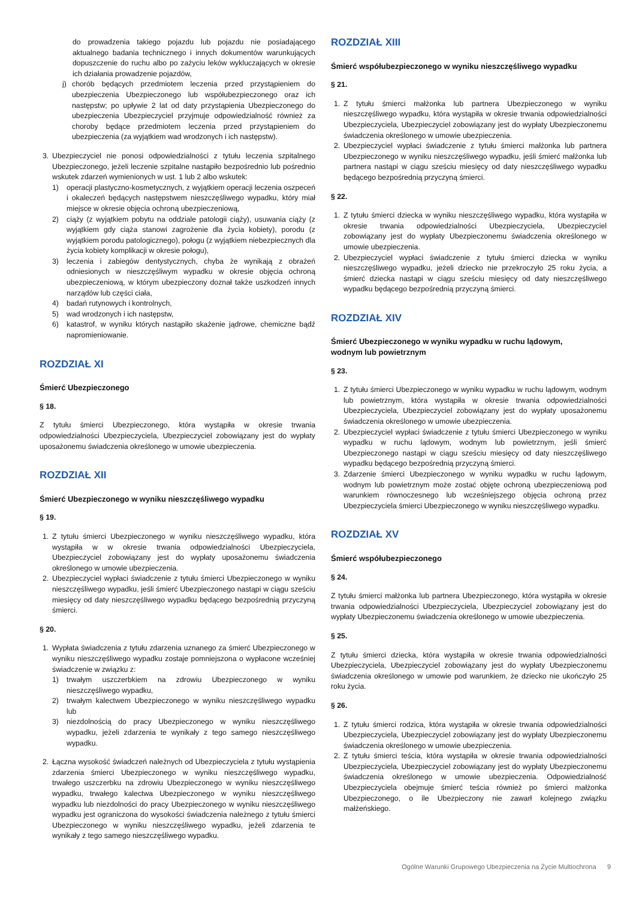do prowadzenia takiego pojazdu lub pojazdu nie posiadającego aktualnego badania technicznego i innych dokumentów warunkujących dopuszczenie do ruchu albo po zażyciu leków wykluczających w okresie ich działania prowadzenie pojazdów,
j) chorób będących przedmiotem leczenia przed przystąpieniem do ubezpieczenia Ubezpieczonego lub współubezpieczonego oraz ich następstw; po upływie 2 lat od daty przystąpienia Ubezpieczonego do ubezpieczenia Ubezpieczyciel przyjmuje odpowiedzialność również za choroby będące przedmiotem leczenia przed przystąpieniem do ubezpieczenia (za wyjątkiem wad wrodzonych i ich następstw).
3. Ubezpieczyciel nie ponosi odpowiedzialności z tytułu leczenia szpitalnego Ubezpieczonego, jeżeli leczenie szpitalne nastąpiło bezpośrednio lub pośrednio wskutek zdarzeń wymienionych w ust. 1 lub 2 albo wskutek:
1) operacji plastyczno-kosmetycznych, z wyjątkiem operacji leczenia oszpeceń i okaleczeń będących następstwem nieszczęśliwego wypadku, który miał miejsce w okresie objęcia ochroną ubezpieczeniową,
2) ciąży (z wyjątkiem pobytu na oddziale patologii ciąży), usuwania ciąży (z wyjątkiem gdy ciąża stanowi zagrożenie dla życia kobiety), porodu (z wyjątkiem porodu patologicznego), połogu (z wyjątkiem niebezpiecznych dla życia kobiety komplikacji w okresie połogu),
3) leczenia i zabiegów dentystycznych, chyba że wynikają z obrażeń odniesionych w nieszczęśliwym wypadku w okresie objęcia ochroną ubezpieczeniową, w którym ubezpieczony doznał także uszkodzeń innych narządów lub części ciała,
4) badań rutynowych i kontrolnych,
5) wad wrodzonych i ich następstw,
6) katastrof, w wyniku których nastąpiło skażenie jądrowe, chemiczne bądź napromieniowanie.
ROZDZIAŁ XI
Śmierć Ubezpieczonego
§ 18.
Z tytułu śmierci Ubezpieczonego, która wystąpiła w okresie trwania odpowiedzialności Ubezpieczyciela, Ubezpieczyciel zobowiązany jest do wypłaty uposażonemu świadczenia określonego w umowie ubezpieczenia.
ROZDZIAŁ XII
Śmierć Ubezpieczonego w wyniku nieszczęśliwego wypadku
§ 19.
1. Z tytułu śmierci Ubezpieczonego w wyniku nieszczęśliwego wypadku, która wystąpiła w w okresie trwania odpowiedzialności Ubezpieczyciela, Ubezpieczyciel zobowiązany jest do wypłaty uposażonemu świadczenia określonego w umowie ubezpieczenia.
2. Ubezpieczyciel wypłaci świadczenie z tytułu śmierci Ubezpieczonego w wyniku nieszczęśliwego wypadku, jeśli śmierć Ubezpieczonego nastąpi w ciągu sześciu miesięcy od daty nieszczęśliwego wypadku będącego bezpośrednią przyczyną śmierci.
§ 20.
1. Wypłata świadczenia z tytułu zdarzenia uznanego za śmierć Ubezpieczonego w wyniku nieszczęśliwego wypadku zostaje pomniejszona o wypłacone wcześniej świadczenie w związku z:
1) trwałym uszczerbkiem na zdrowiu Ubezpieczonego w wyniku nieszczęśliwego wypadku,
2) trwałym kalectwem Ubezpieczonego w wyniku nieszczęśliwego wypadku lub
3) niezdolnością do pracy Ubezpieczonego w wyniku nieszczęśliwego wypadku, jeżeli zdarzenia te wynikały z tego samego nieszczęśliwego wypadku.
2. Łączna wysokość świadczeń należnych od Ubezpieczyciela z tytułu wystąpienia zdarzenia śmierci Ubezpieczonego w wyniku nieszczęśliwego wypadku, trwałego uszczerbku na zdrowiu Ubezpieczonego w wyniku nieszczęśliwego wypadku, trwałego kalectwa Ubezpieczonego w wyniku nieszczęśliwego wypadku lub niezdolności do pracy Ubezpieczonego w wyniku nieszczęśliwego wypadku jest ograniczona do wysokości świadczenia należnego z tytułu śmierci Ubezpieczonego w wyniku nieszczęśliwego wypadku, jeżeli zdarzenia te wynikały z tego samego nieszczęśliwego wypadku.
ROZDZIAŁ XIII
Śmierć współubezpieczonego w wyniku nieszczęśliwego wypadku
§ 21.
1. Z tytułu śmierci małżonka lub partnera Ubezpieczonego w wyniku nieszczęśliwego wypadku, która wystąpiła w okresie trwania odpowiedzialności Ubezpieczyciela, Ubezpieczyciel zobowiązany jest do wypłaty Ubezpieczonemu świadczenia określonego w umowie ubezpieczenia.
2. Ubezpieczyciel wypłaci świadczenie z tytułu śmierci małżonka lub partnera Ubezpieczonego w wyniku nieszczęśliwego wypadku, jeśli śmierć małżonka lub partnera nastąpi w ciągu sześciu miesięcy od daty nieszczęśliwego wypadku będącego bezpośrednią przyczyną śmierci.
§ 22.
1. Z tytułu śmierci dziecka w wyniku nieszczęśliwego wypadku, która wystąpiła w okresie trwania odpowiedzialności Ubezpieczyciela, Ubezpieczyciel zobowiązany jest do wypłaty Ubezpieczonemu świadczenia określonego w umowie ubezpieczenia.
2. Ubezpieczyciel wypłaci świadczenie z tytułu śmierci dziecka w wyniku nieszczęśliwego wypadku, jeżeli dziecko nie przekroczyło 25 roku życia, a śmierć dziecka nastąpi w ciągu sześciu miesięcy od daty nieszczęśliwego wypadku będącego bezpośrednią przyczyną śmierci.
ROZDZIAŁ XIV
Śmierć Ubezpieczonego w wyniku wypadku w ruchu lądowym,
wodnym lub powietrznym
§ 23.
1. Z tytułu śmierci Ubezpieczonego w wyniku wypadku w ruchu lądowym, wodnym lub powietrznym, która wystąpiła w okresie trwania odpowiedzialności Ubezpieczyciela, Ubezpieczyciel zobowiązany jest do wypłaty uposażonemu świadczenia określonego w umowie ubezpieczenia.
2. Ubezpieczyciel wypłaci świadczenie z tytułu śmierci Ubezpieczonego w wyniku wypadku w ruchu lądowym, wodnym lub powietrznym, jeśli śmierć Ubezpieczonego nastąpi w ciągu sześciu miesięcy od daty nieszczęśliwego wypadku będącego bezpośrednią przyczyną śmierci.
3. Zdarzenie śmierci Ubezpieczonego w wyniku wypadku w ruchu lądowym, wodnym lub powietrznym może zostać objęte ochroną ubezpieczeniową pod warunkiem równoczesnego lub wcześniejszego objęcia ochroną przez Ubezpieczyciela śmierci Ubezpieczonego w wyniku nieszczęśliwego wypadku.
ROZDZIAŁ XV
Śmierć współubezpieczonego
§ 24.
Z tytułu śmierci małżonka lub partnera Ubezpieczonego, która wystąpiła w okresie trwania odpowiedzialności Ubezpieczyciela, Ubezpieczyciel zobowiązany jest do wypłaty Ubezpieczonemu świadczenia określonego w umowie ubezpieczenia.
§ 25.
Z tytułu śmierci dziecka, która wystąpiła w okresie trwania odpowiedzialności Ubezpieczyciela, Ubezpieczyciel zobowiązany jest do wypłaty Ubezpieczonemu świadczenia określonego w umowie pod warunkiem, że dziecko nie ukończyło 25 roku życia.
§ 26.
1. Z tytułu śmierci rodzica, która wystąpiła w okresie trwania odpowiedzialności Ubezpieczyciela, Ubezpieczyciel zobowiązany jest do wypłaty Ubezpieczonemu świadczenia określonego w umowie ubezpieczenia.
2. Z tytułu śmierci teścia, która wystąpiła w okresie trwania odpowiedzialności Ubezpieczyciela, Ubezpieczyciel zobowiązany jest do wypłaty Ubezpieczonemu świadczenia określonego w umowie ubezpieczenia. Odpowiedzialność Ubezpieczyciela obejmuje śmierć teścia również po śmierci małżonka Ubezpieczonego, o ile Ubezpieczony nie zawarł kolejnego związku małżeńskiego.
Ogólne Warunki Grupowego Ubezpieczenia na Życie Multiochrona 9